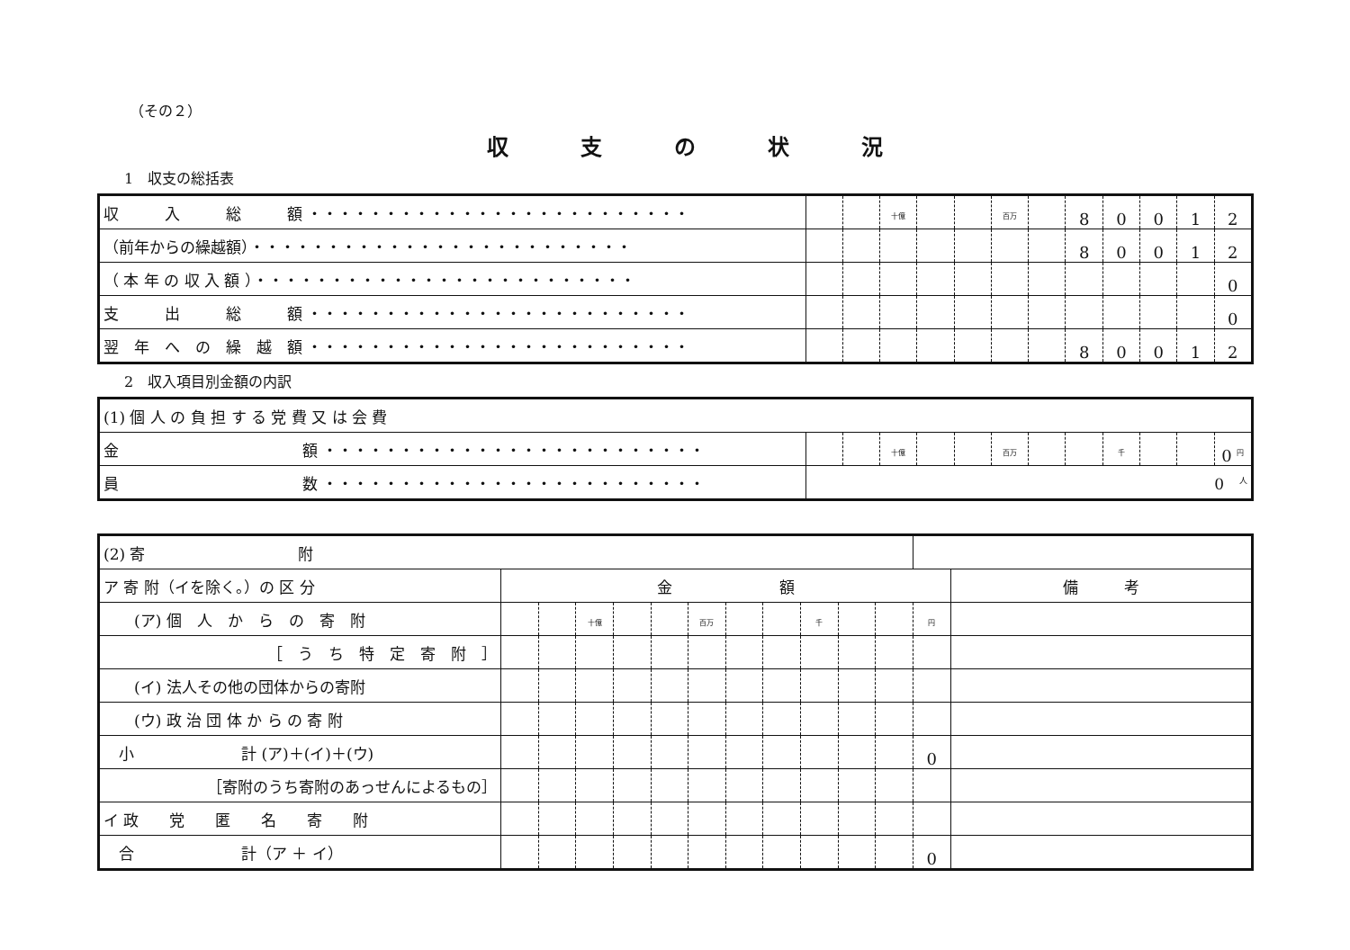（その２）
収支の状況
1　収支の総括表
| 収 入 総 額 ・・・・・・・・・・・・・・・・・・・・・・・・・ | | | <sup>十億</sup> | | | <sup>百万</sup> | | 8 | 0 | 0 | 1 | 2 |
| （前年からの繰越額）・・・・・・・・・・・・・・・・・・・・・・・・・ | | | | | | | | 8 | 0 | 0 | 1 | 2 |
| （ 本 年 の 収 入 額 ）・・・・・・・・・・・・・・・・・・・・・・・・・ | | | | | | | | | | | | 0 |
| 支 出 総 額 ・・・・・・・・・・・・・・・・・・・・・・・・・ | | | | | | | | | | | | 0 |
| 翌 年 へ の 繰 越 額 ・・・・・・・・・・・・・・・・・・・・・・・・・ | | | | | | | | 8 | 0 | 0 | 1 | 2 |
2　収入項目別金額の内訳
| (1) 個 人 の 負 担 す る 党 費 又 は 会 費 | | | | | | | | | | | | |
| 金 額 ・・・・・・・・・・・・・・・・・・・・・・・・・ | | | <sup>十億</sup> | | | <sup>百万</sup> | | | <sup>千</sup> | | | 0 <sup>円</sup> |
| 員 数 ・・・・・・・・・・・・・・・・・・・・・・・・・ | 0 <sup>人</sup> | | | | | | | | | | | |
| (2) 寄 附 | | | | | | | | | | | | | |
| ア 寄 附（イを除く。）の 区 分 | 金 額 | | | | | | | | | | | | 備 考 |
| (ア) 個 人 か ら の 寄 附 | | | <sup>十億</sup> | | | <sup>百万</sup> | | | <sup>千</sup> | | | <sup>円</sup> | |
| ［ う ち 特 定 寄 附 ］ | | | | | | | | | | | | | |
| (イ) 法人その他の団体からの寄附 | | | | | | | | | | | | | |
| (ウ) 政 治 団 体 か ら の 寄 附 | | | | | | | | | | | | | |
| 小 計 (ア)＋(イ)＋(ウ) | | | | | | | | | | | | 0 | |
| ［寄附のうち寄附のあっせんによるもの］ | | | | | | | | | | | | | |
| イ 政 党 匿 名 寄 附 | | | | | | | | | | | | | |
| 合 計（ア ＋ イ） | | | | | | | | | | | | 0 | |